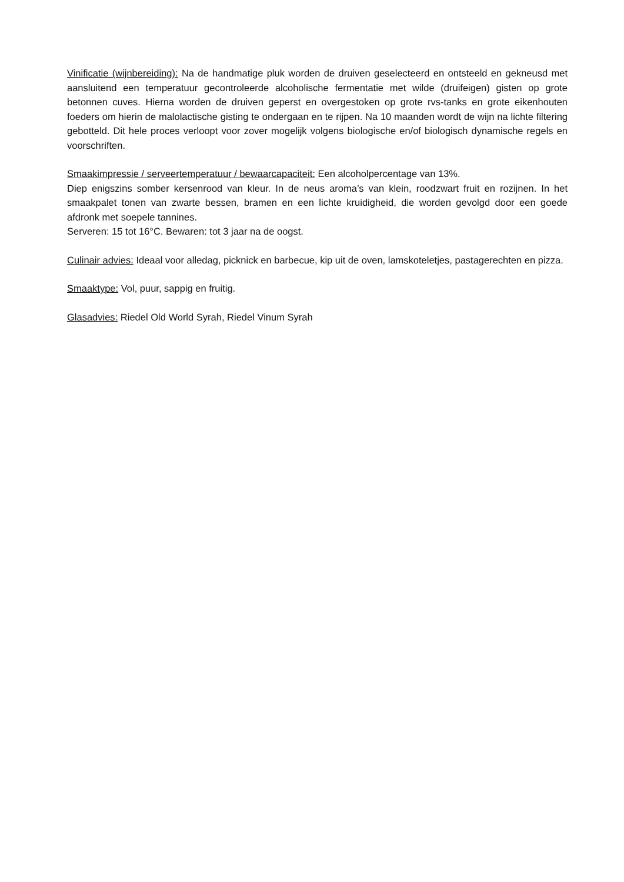Vinificatie (wijnbereiding): Na de handmatige pluk worden de druiven geselecteerd en ontsteeld en gekneusd met aansluitend een temperatuur gecontroleerde alcoholische fermentatie met wilde (druifeigen) gisten op grote betonnen cuves. Hierna worden de druiven geperst en overgestoken op grote rvs-tanks en grote eikenhouten foeders om hierin de malolactische gisting te ondergaan en te rijpen. Na 10 maanden wordt de wijn na lichte filtering gebotteld. Dit hele proces verloopt voor zover mogelijk volgens biologische en/of biologisch dynamische regels en voorschriften.
Smaakimpressie / serveertemperatuur / bewaarcapaciteit: Een alcoholpercentage van 13%.
Diep enigszins somber kersenrood van kleur. In de neus aroma’s van klein, roodzwart fruit en rozijnen. In het smaakpalet tonen van zwarte bessen, bramen en een lichte kruidigheid, die worden gevolgd door een goede afdronk met soepele tannines.
Serveren: 15 tot 16°C. Bewaren: tot 3 jaar na de oogst.
Culinair advies: Ideaal voor alledag, picknick en barbecue, kip uit de oven, lamskoteletjes, pastagerechten en pizza.
Smaaktype: Vol, puur, sappig en fruitig.
Glasadvies: Riedel Old World Syrah, Riedel Vinum Syrah